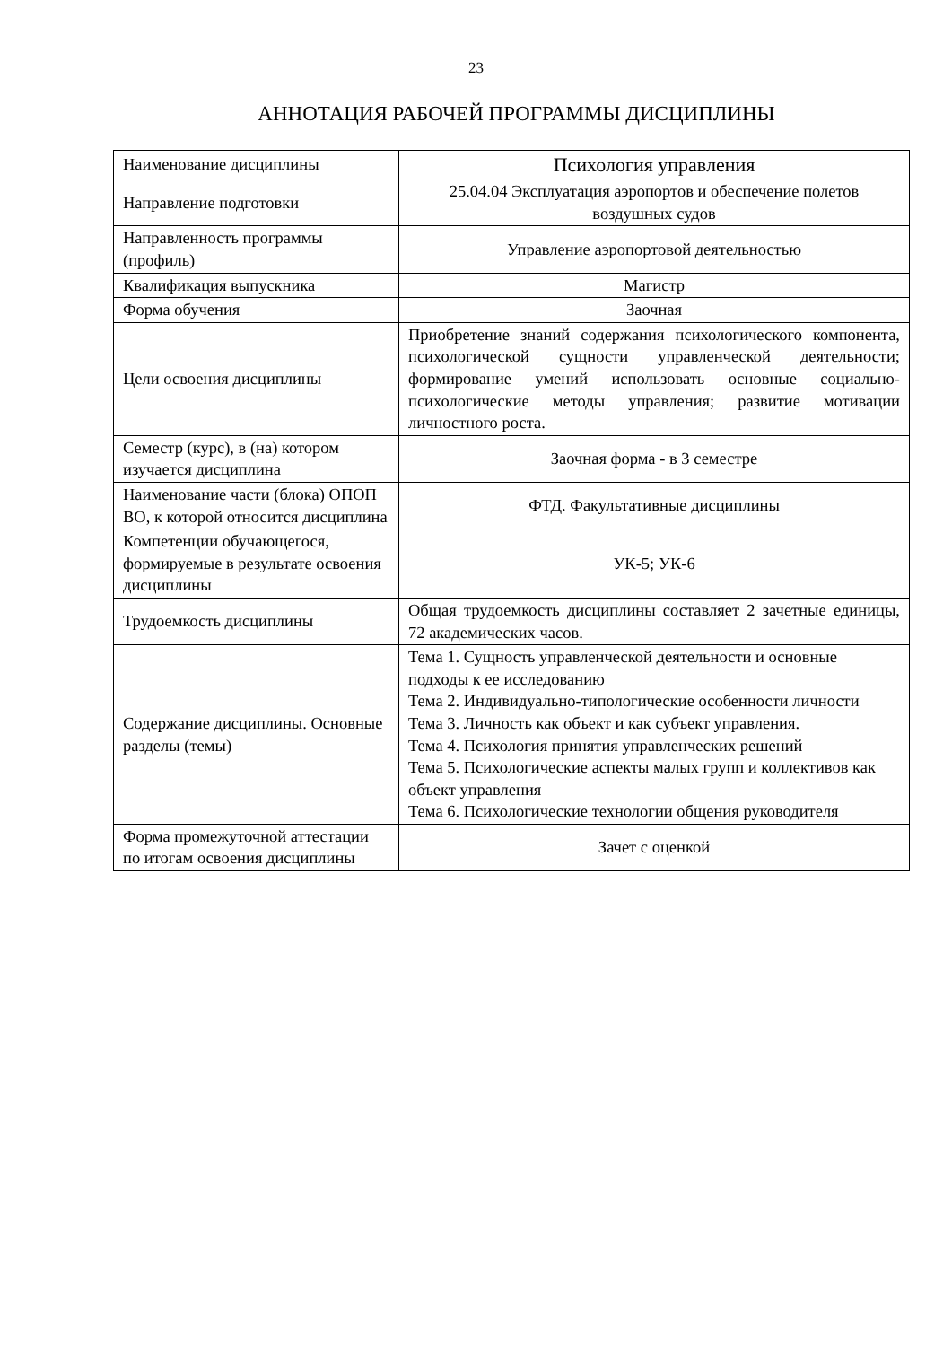23
АННОТАЦИЯ РАБОЧЕЙ ПРОГРАММЫ ДИСЦИПЛИНЫ
| Наименование дисциплины | Психология управления |
| Направление подготовки | 25.04.04 Эксплуатация аэропортов и обеспечение полетов воздушных судов |
| Направленность программы (профиль) | Управление аэропортовой деятельностью |
| Квалификация выпускника | Магистр |
| Форма обучения | Заочная |
| Цели освоения дисциплины | Приобретение знаний содержания психологического компонента, психологической сущности управленческой деятельности; формирование умений использовать основные социально-психологические методы управления; развитие мотивации личностного роста. |
| Семестр (курс), в (на) котором изучается дисциплина | Заочная форма - в 3 семестре |
| Наименование части (блока) ОПОП ВО, к которой относится дисциплина | ФТД. Факультативные дисциплины |
| Компетенции обучающегося, формируемые в результате освоения дисциплины | УК-5; УК-6 |
| Трудоемкость дисциплины | Общая трудоемкость дисциплины составляет 2 зачетные единицы, 72 академических часов. |
| Содержание дисциплины. Основные разделы (темы) | Тема 1. Сущность управленческой деятельности и основные подходы к ее исследованию Тема 2. Индивидуально-типологические особенности личности Тема 3. Личность как объект и как субъект управления. Тема 4. Психология принятия управленческих решений Тема 5. Психологические аспекты малых групп и коллективов как объект управления Тема 6. Психологические технологии общения руководителя |
| Форма промежуточной аттестации по итогам освоения дисциплины | Зачет с оценкой |